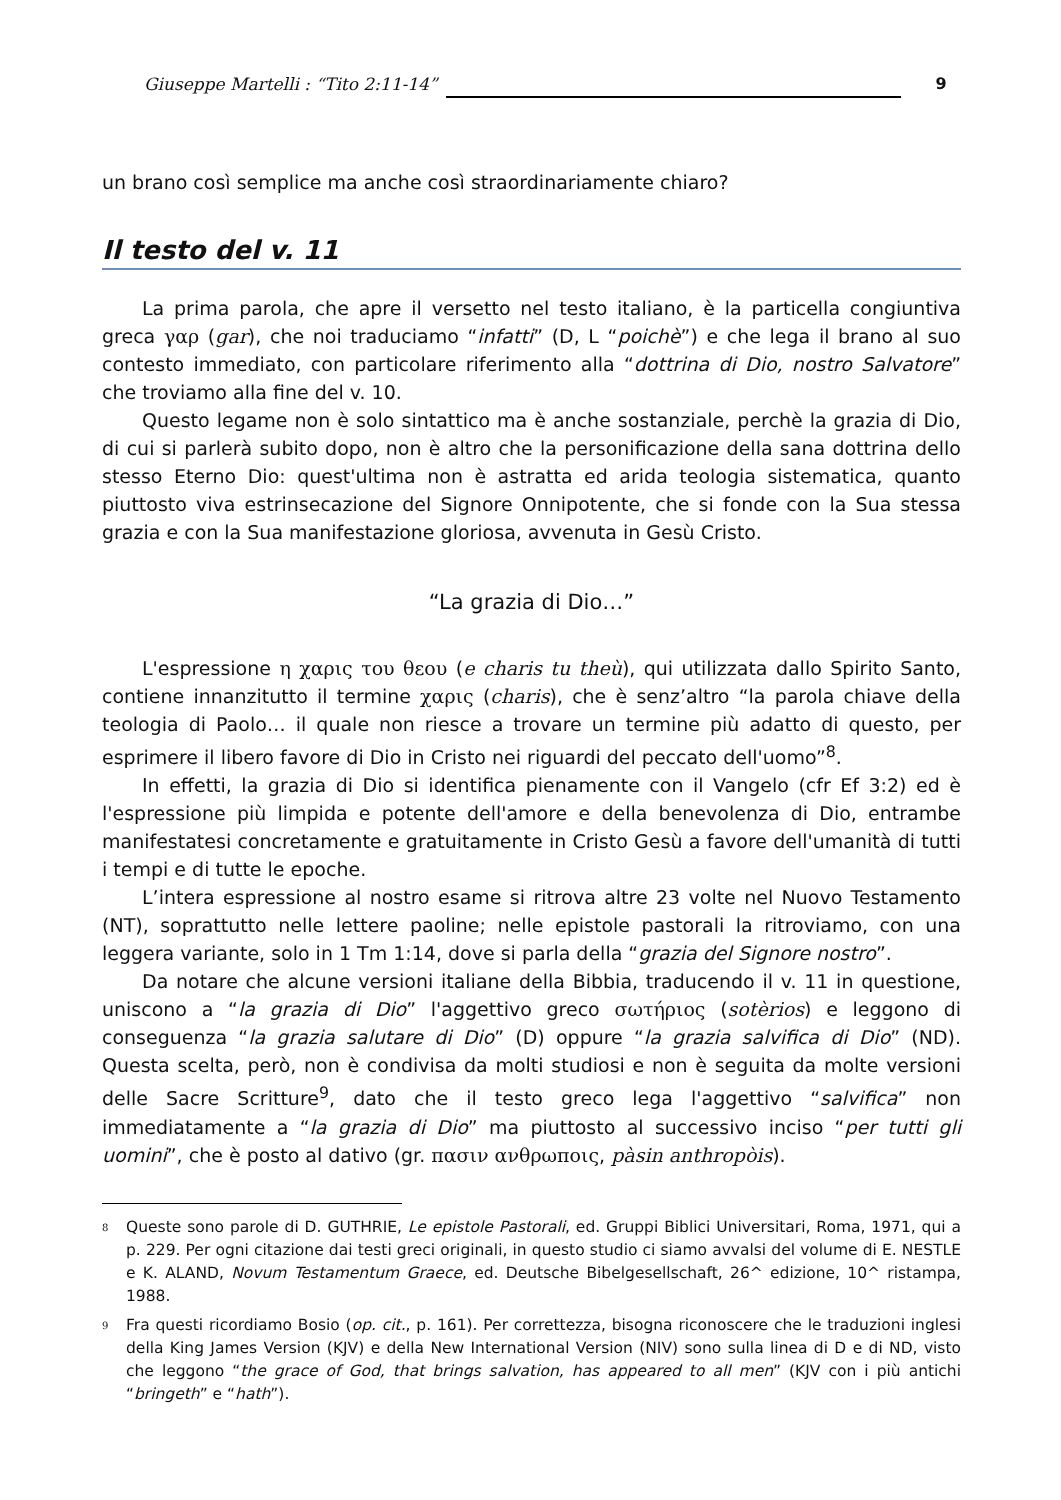Giuseppe Martelli : “Tito 2:11-14” 9
un brano così semplice ma anche così straordinariamente chiaro?
Il testo del v. 11
La prima parola, che apre il versetto nel testo italiano, è la particella congiuntiva greca γαρ (gar), che noi traduciamo “infatti” (D, L “poichè”) e che lega il brano al suo contesto immediato, con particolare riferimento alla “dottrina di Dio, nostro Salvatore” che troviamo alla fine del v. 10.
Questo legame non è solo sintattico ma è anche sostanziale, perchè la grazia di Dio, di cui si parlerà subito dopo, non è altro che la personificazione della sana dottrina dello stesso Eterno Dio: quest'ultima non è astratta ed arida teologia sistematica, quanto piuttosto viva estrinsecazione del Signore Onnipotente, che si fonde con la Sua stessa grazia e con la Sua manifestazione gloriosa, avvenuta in Gesù Cristo.
“La grazia di Dio…”
L'espressione η χαρις του θεου (e charis tu theù), qui utilizzata dallo Spirito Santo, contiene innanzitutto il termine χαρις (charis), che è senz’altro “la parola chiave della teologia di Paolo… il quale non riesce a trovare un termine più adatto di questo, per esprimere il libero favore di Dio in Cristo nei riguardi del peccato dell'uomo”<sup>8</sup>.
In effetti, la grazia di Dio si identifica pienamente con il Vangelo (cfr Ef 3:2) ed è l'espressione più limpida e potente dell'amore e della benevolenza di Dio, entrambe manifestatesi concretamente e gratuitamente in Cristo Gesù a favore dell'umanità di tutti i tempi e di tutte le epoche.
L’intera espressione al nostro esame si ritrova altre 23 volte nel Nuovo Testamento (NT), soprattutto nelle lettere paoline; nelle epistole pastorali la ritroviamo, con una leggera variante, solo in 1 Tm 1:14, dove si parla della “grazia del Signore nostro”.
Da notare che alcune versioni italiane della Bibbia, traducendo il v. 11 in questione, uniscono a “la grazia di Dio” l'aggettivo greco σωτήριος (sotèrios) e leggono di conseguenza “la grazia salutare di Dio” (D) oppure “la grazia salvifica di Dio” (ND). Questa scelta, però, non è condivisa da molti studiosi e non è seguita da molte versioni delle Sacre Scritture<sup>9</sup>, dato che il testo greco lega l'aggettivo “salvifica” non immediatamente a “la grazia di Dio” ma piuttosto al successivo inciso “per tutti gli uomini”, che è posto al dativo (gr. πασιν ανθρωποις, pàsin anthropòis).
<sup>8</sup> Queste sono parole di D. GUTHRIE, Le epistole Pastorali, ed. Gruppi Biblici Universitari, Roma, 1971, qui a p. 229. Per ogni citazione dai testi greci originali, in questo studio ci siamo avvalsi del volume di E. NESTLE e K. ALAND, Novum Testamentum Graece, ed. Deutsche Bibelgesellschaft, 26^ edizione, 10^ ristampa, 1988.
<sup>9</sup> Fra questi ricordiamo Bosio (op. cit., p. 161). Per correttezza, bisogna riconoscere che le traduzioni inglesi della King James Version (KJV) e della New International Version (NIV) sono sulla linea di D e di ND, visto che leggono “the grace of God, that brings salvation, has appeared to all men” (KJV con i più antichi “bringeth” e “hath”).